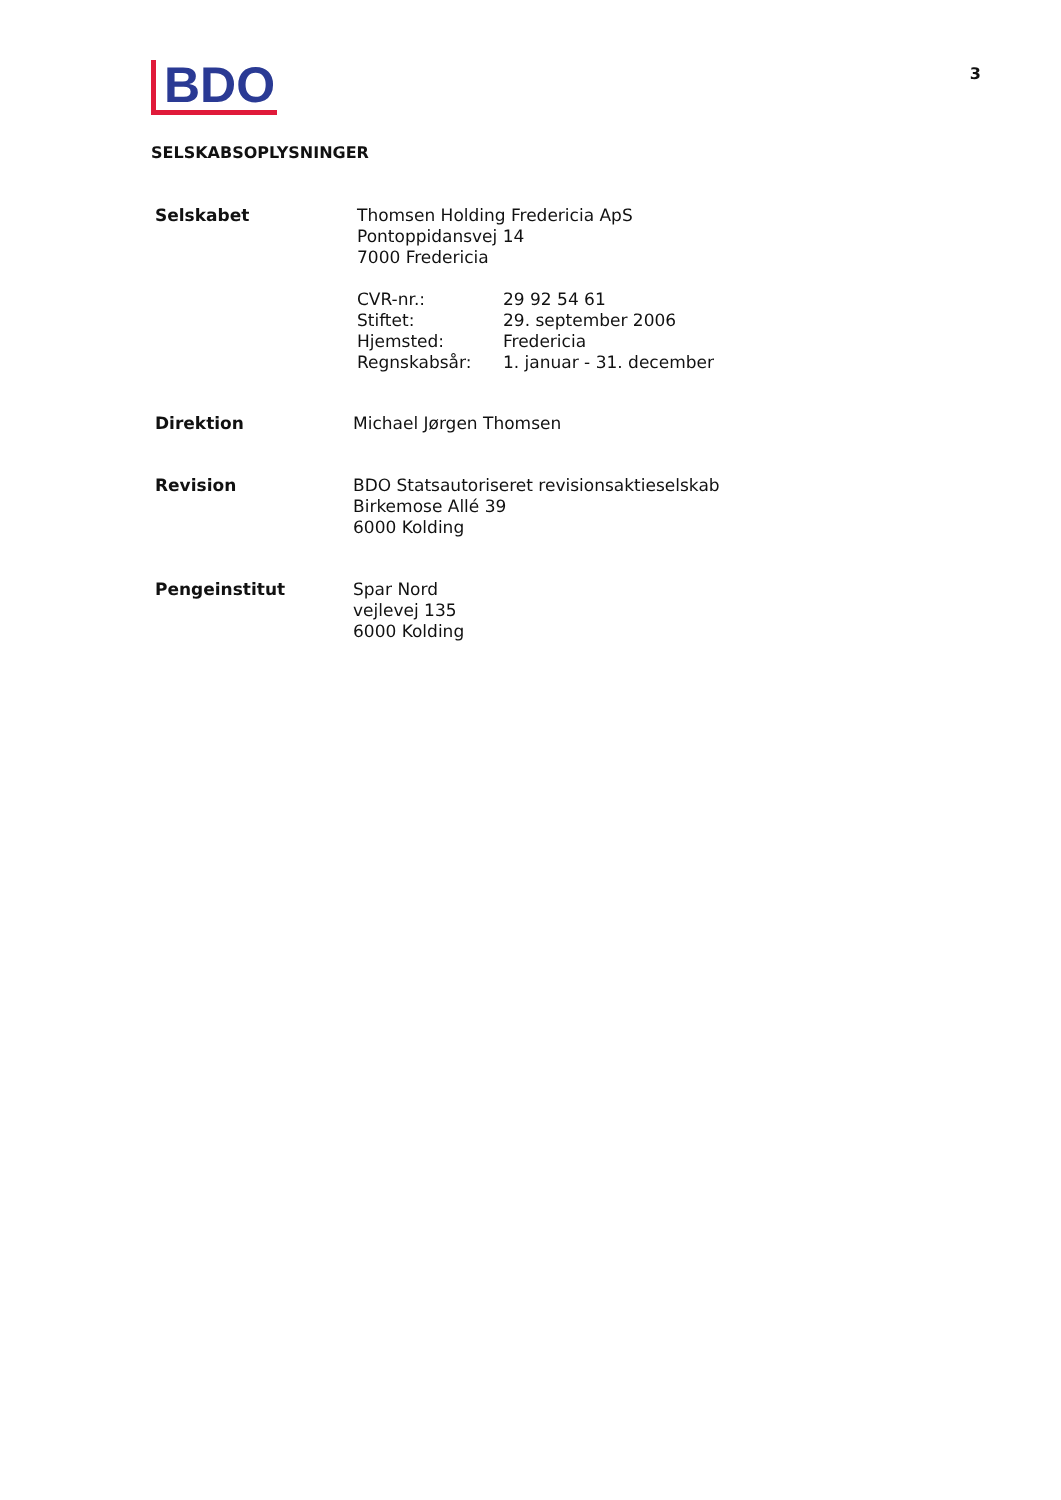BDO
3
SELSKABSOPLYSNINGER
Selskabet Thomsen Holding Fredericia ApS
Pontoppidansvej 14
7000 Fredericia
CVR-nr.: 29 92 54 61
Stiftet: 29. september 2006
Hjemsted: Fredericia
Regnskabsår: 1. januar - 31. december
Direktion Michael Jørgen Thomsen
Revision BDO Statsautoriseret revisionsaktieselskab
Birkemose Allé 39
6000 Kolding
Pengeinstitut Spar Nord
vejlevej 135
6000 Kolding